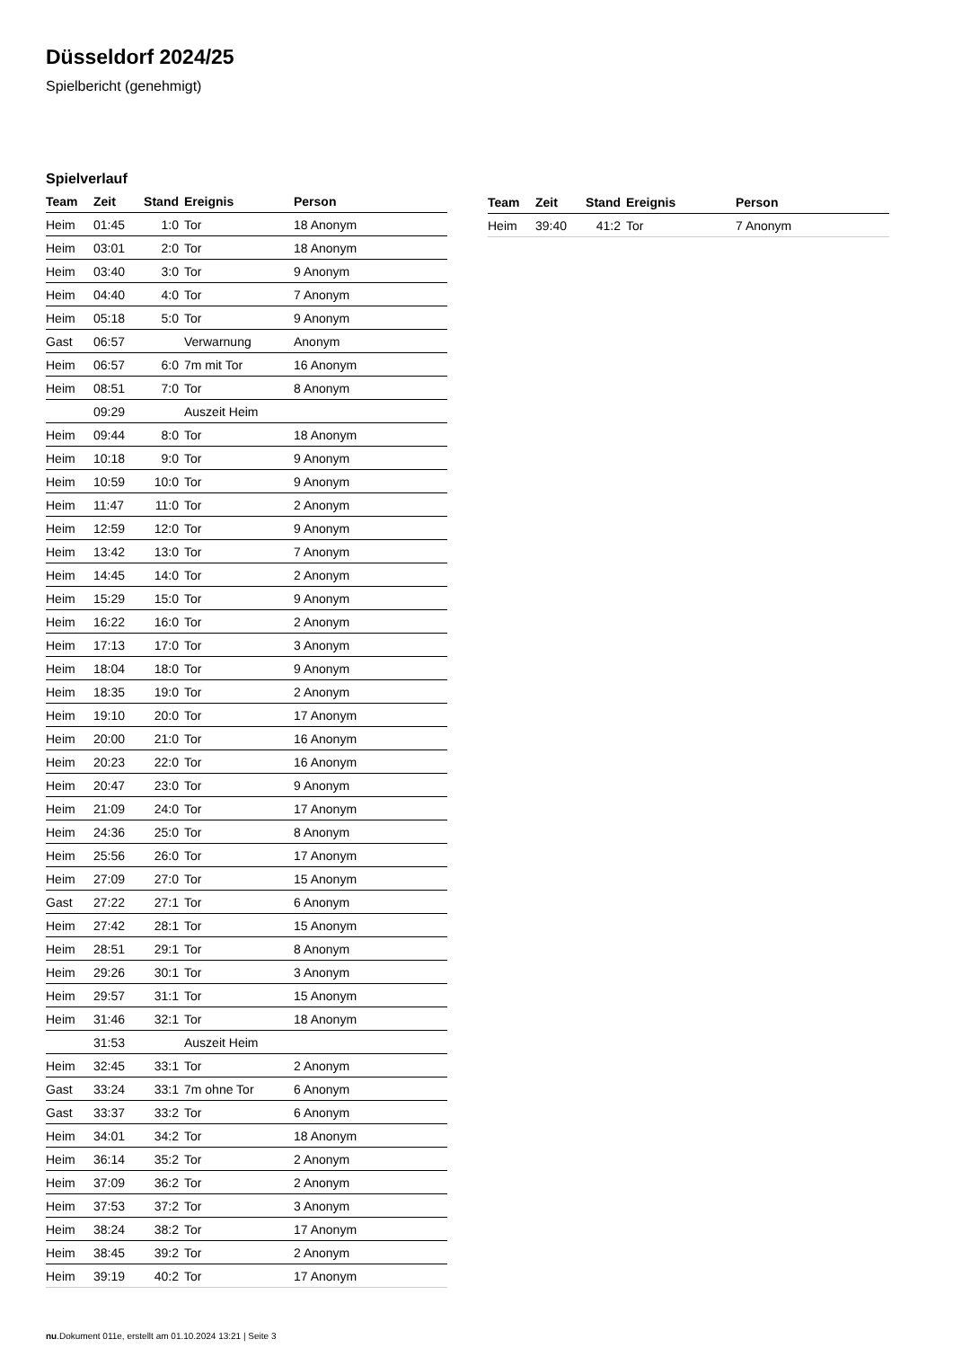Düsseldorf 2024/25
Spielbericht (genehmigt)
Spielverlauf
| Team | Zeit | Stand | Ereignis | Person |
| --- | --- | --- | --- | --- |
| Heim | 01:45 | 1:0 | Tor | 18 Anonym |
| Heim | 03:01 | 2:0 | Tor | 18 Anonym |
| Heim | 03:40 | 3:0 | Tor | 9 Anonym |
| Heim | 04:40 | 4:0 | Tor | 7 Anonym |
| Heim | 05:18 | 5:0 | Tor | 9 Anonym |
| Gast | 06:57 | | Verwarnung | Anonym |
| Heim | 06:57 | 6:0 | 7m mit Tor | 16 Anonym |
| Heim | 08:51 | 7:0 | Tor | 8 Anonym |
| | 09:29 | | Auszeit Heim | |
| Heim | 09:44 | 8:0 | Tor | 18 Anonym |
| Heim | 10:18 | 9:0 | Tor | 9 Anonym |
| Heim | 10:59 | 10:0 | Tor | 9 Anonym |
| Heim | 11:47 | 11:0 | Tor | 2 Anonym |
| Heim | 12:59 | 12:0 | Tor | 9 Anonym |
| Heim | 13:42 | 13:0 | Tor | 7 Anonym |
| Heim | 14:45 | 14:0 | Tor | 2 Anonym |
| Heim | 15:29 | 15:0 | Tor | 9 Anonym |
| Heim | 16:22 | 16:0 | Tor | 2 Anonym |
| Heim | 17:13 | 17:0 | Tor | 3 Anonym |
| Heim | 18:04 | 18:0 | Tor | 9 Anonym |
| Heim | 18:35 | 19:0 | Tor | 2 Anonym |
| Heim | 19:10 | 20:0 | Tor | 17 Anonym |
| Heim | 20:00 | 21:0 | Tor | 16 Anonym |
| Heim | 20:23 | 22:0 | Tor | 16 Anonym |
| Heim | 20:47 | 23:0 | Tor | 9 Anonym |
| Heim | 21:09 | 24:0 | Tor | 17 Anonym |
| Heim | 24:36 | 25:0 | Tor | 8 Anonym |
| Heim | 25:56 | 26:0 | Tor | 17 Anonym |
| Heim | 27:09 | 27:0 | Tor | 15 Anonym |
| Gast | 27:22 | 27:1 | Tor | 6 Anonym |
| Heim | 27:42 | 28:1 | Tor | 15 Anonym |
| Heim | 28:51 | 29:1 | Tor | 8 Anonym |
| Heim | 29:26 | 30:1 | Tor | 3 Anonym |
| Heim | 29:57 | 31:1 | Tor | 15 Anonym |
| Heim | 31:46 | 32:1 | Tor | 18 Anonym |
| | 31:53 | | Auszeit Heim | |
| Heim | 32:45 | 33:1 | Tor | 2 Anonym |
| Gast | 33:24 | 33:1 | 7m ohne Tor | 6 Anonym |
| Gast | 33:37 | 33:2 | Tor | 6 Anonym |
| Heim | 34:01 | 34:2 | Tor | 18 Anonym |
| Heim | 36:14 | 35:2 | Tor | 2 Anonym |
| Heim | 37:09 | 36:2 | Tor | 2 Anonym |
| Heim | 37:53 | 37:2 | Tor | 3 Anonym |
| Heim | 38:24 | 38:2 | Tor | 17 Anonym |
| Heim | 38:45 | 39:2 | Tor | 2 Anonym |
| Heim | 39:19 | 40:2 | Tor | 17 Anonym |
| Team | Zeit | Stand | Ereignis | Person |
| --- | --- | --- | --- | --- |
| Heim | 39:40 | 41:2 | Tor | 7 Anonym |
nu.Dokument 011e, erstellt am 01.10.2024 13:21 | Seite 3